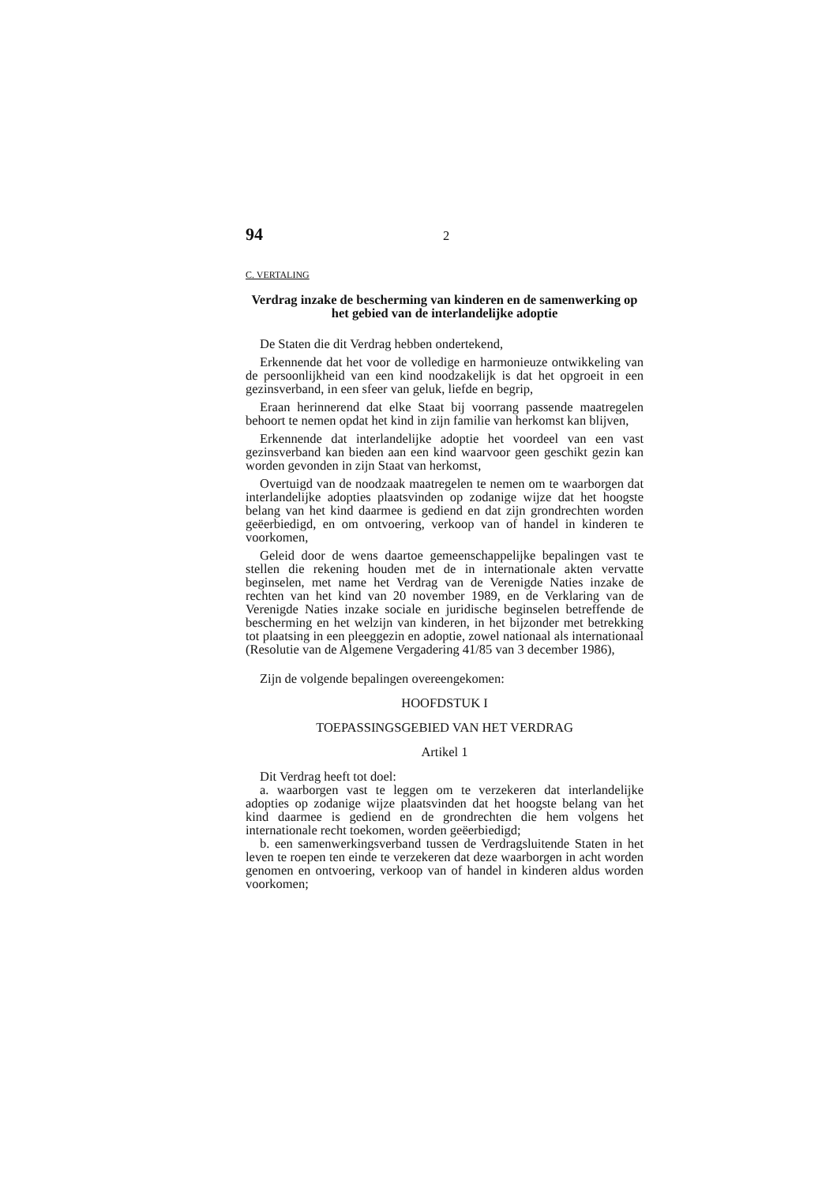94 2
C. VERTALING
Verdrag inzake de bescherming van kinderen en de samenwerking op het gebied van de interlandelijke adoptie
De Staten die dit Verdrag hebben ondertekend,
Erkennende dat het voor de volledige en harmonieuze ontwikkeling van de persoonlijkheid van een kind noodzakelijk is dat het opgroeit in een gezinsverband, in een sfeer van geluk, liefde en begrip,
Eraan herinnerend dat elke Staat bij voorrang passende maatregelen behoort te nemen opdat het kind in zijn familie van herkomst kan blijven,
Erkennende dat interlandelijke adoptie het voordeel van een vast gezinsverband kan bieden aan een kind waarvoor geen geschikt gezin kan worden gevonden in zijn Staat van herkomst,
Overtuigd van de noodzaak maatregelen te nemen om te waarborgen dat interlandelijke adopties plaatsvinden op zodanige wijze dat het hoogste belang van het kind daarmee is gediend en dat zijn grondrechten worden geëerbiedigd, en om ontvoering, verkoop van of handel in kinderen te voorkomen,
Geleid door de wens daartoe gemeenschappelijke bepalingen vast te stellen die rekening houden met de in internationale akten vervatte beginselen, met name het Verdrag van de Verenigde Naties inzake de rechten van het kind van 20 november 1989, en de Verklaring van de Verenigde Naties inzake sociale en juridische beginselen betreffende de bescherming en het welzijn van kinderen, in het bijzonder met betrekking tot plaatsing in een pleeggezin en adoptie, zowel nationaal als internationaal (Resolutie van de Algemene Vergadering 41/85 van 3 december 1986),
Zijn de volgende bepalingen overeengekomen:
HOOFDSTUK I
TOEPASSINGSGEBIED VAN HET VERDRAG
Artikel 1
Dit Verdrag heeft tot doel:
a. waarborgen vast te leggen om te verzekeren dat interlandelijke adopties op zodanige wijze plaatsvinden dat het hoogste belang van het kind daarmee is gediend en de grondrechten die hem volgens het internationale recht toekomen, worden geëerbiedigd;
b. een samenwerkingsverband tussen de Verdragsluitende Staten in het leven te roepen ten einde te verzekeren dat deze waarborgen in acht worden genomen en ontvoering, verkoop van of handel in kinderen aldus worden voorkomen;